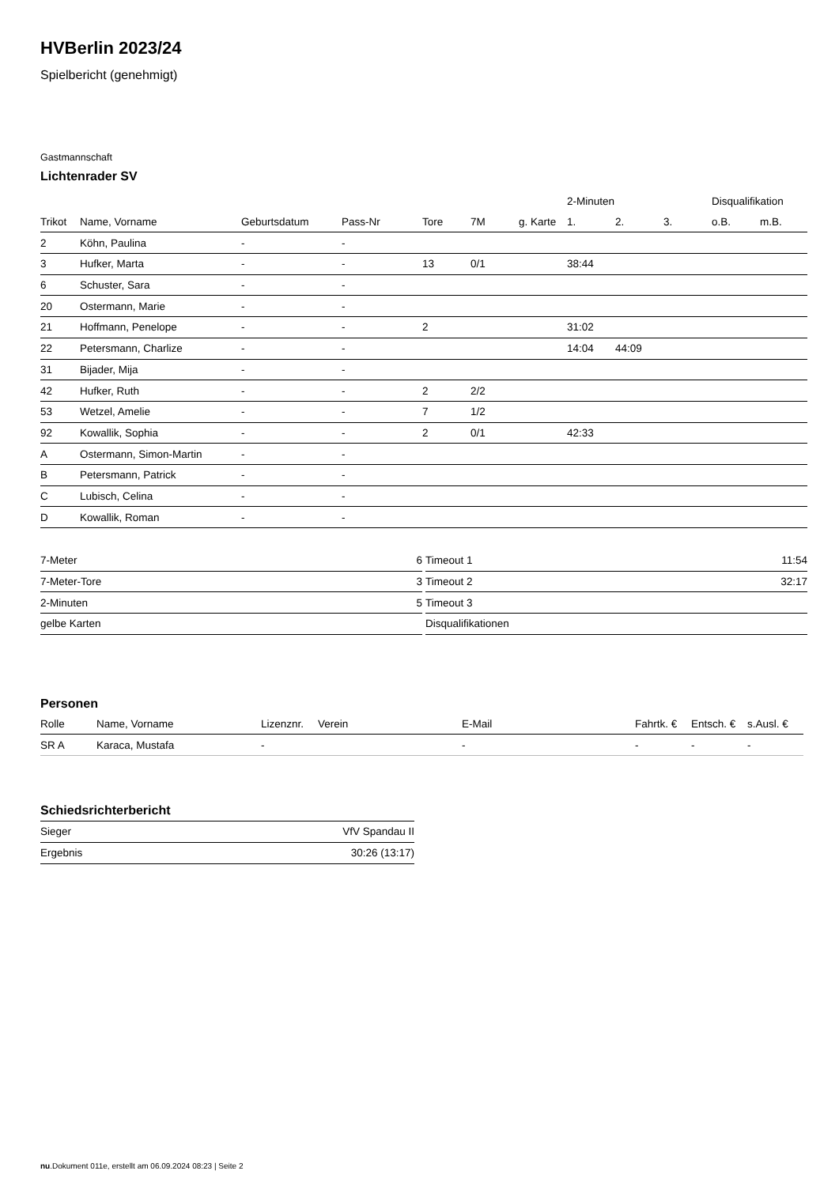HVBerlin 2023/24
Spielbericht (genehmigt)
Gastmannschaft
Lichtenrader SV
| | | | | | | | | 2-Minuten | | | Disqualifikation | |
| --- | --- | --- | --- | --- | --- | --- | --- | --- | --- | --- | --- | --- |
| Trikot | Name, Vorname | Geburtsdatum | Pass-Nr | Tore | 7M | g. Karte | | 1. | 2. | 3. | o.B. | m.B. |
| 2 | Köhn, Paulina | - | - | | | | | | | | | |
| 3 | Hufker, Marta | - | - | 13 | 0/1 | | | 38:44 | | | | |
| 6 | Schuster, Sara | - | - | | | | | | | | | |
| 20 | Ostermann, Marie | - | - | | | | | | | | | |
| 21 | Hoffmann, Penelope | - | - | 2 | | | | 31:02 | | | | |
| 22 | Petersmann, Charlize | - | - | | | | | 14:04 | 44:09 | | | |
| 31 | Bijader, Mija | - | - | | | | | | | | | |
| 42 | Hufker, Ruth | - | - | 2 | 2/2 | | | | | | | |
| 53 | Wetzel, Amelie | - | - | 7 | 1/2 | | | | | | | |
| 92 | Kowallik, Sophia | - | - | 2 | 0/1 | | | 42:33 | | | | |
| A | Ostermann, Simon-Martin | - | - | | | | | | | | | |
| B | Petersmann, Patrick | - | - | | | | | | | | | |
| C | Lubisch, Celina | - | - | | | | | | | | | |
| D | Kowallik, Roman | - | - | | | | | | | | | |
| 7-Meter | 6 |
| 7-Meter-Tore | 3 |
| 2-Minuten | 5 |
| gelbe Karten | |
| Timeout 1 | 11:54 |
| Timeout 2 | 32:17 |
| Timeout 3 | |
| Disqualifikationen | |
Personen
| Rolle | Name, Vorname | Lizenznr. | Verein | E-Mail | Fahrtk. € | Entsch. € | s.Ausl. € |
| --- | --- | --- | --- | --- | --- | --- | --- |
| SR A | Karaca, Mustafa | - | | - | - | - | - |
Schiedsrichterbericht
| Sieger | VfV Spandau II |
| Ergebnis | 30:26 (13:17) |
nu.Dokument 011e, erstellt am 06.09.2024 08:23 | Seite 2